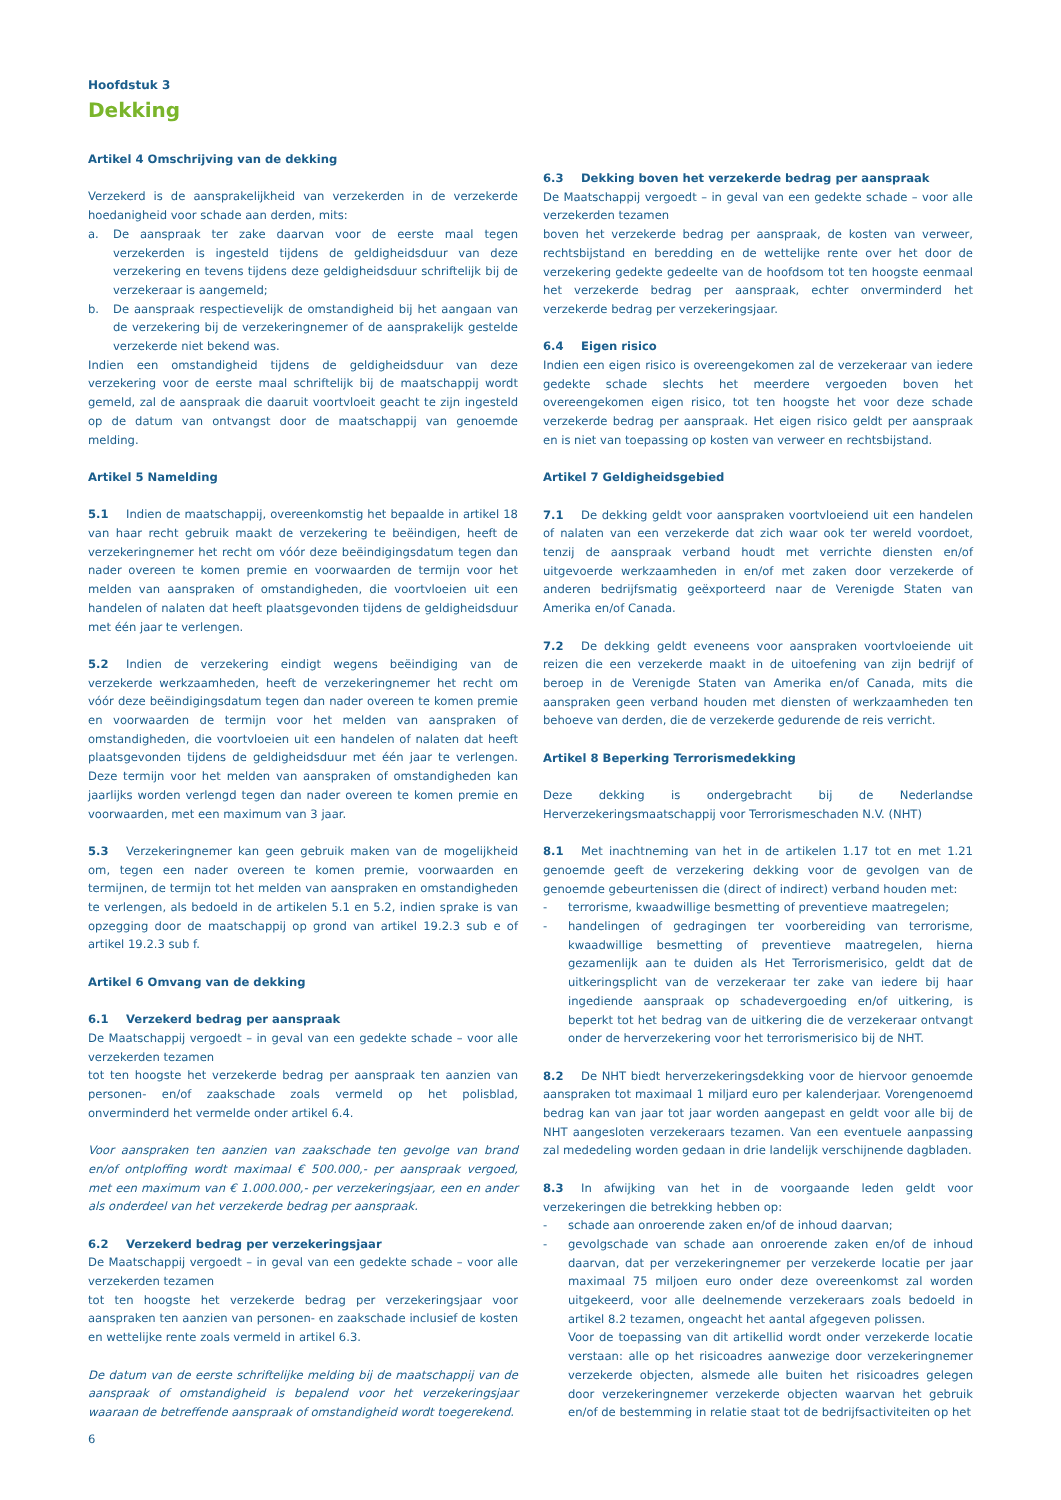Hoofdstuk 3
Dekking
Artikel 4 Omschrijving van de dekking
Verzekerd is de aansprakelijkheid van verzekerden in de verzekerde hoedanigheid voor schade aan derden, mits:
a. De aanspraak ter zake daarvan voor de eerste maal tegen verzekerden is ingesteld tijdens de geldigheidsduur van deze verzekering en tevens tijdens deze geldigheidsduur schriftelijk bij de verzekeraar is aangemeld;
b. De aanspraak respectievelijk de omstandigheid bij het aangaan van de verzekering bij de verzekeringnemer of de aansprakelijk gestelde verzekerde niet bekend was.
Indien een omstandigheid tijdens de geldigheidsduur van deze verzekering voor de eerste maal schriftelijk bij de maatschappij wordt gemeld, zal de aanspraak die daaruit voortvloeit geacht te zijn ingesteld op de datum van ontvangst door de maatschappij van genoemde melding.
Artikel 5 Namelding
5.1 Indien de maatschappij, overeenkomstig het bepaalde in artikel 18 van haar recht gebruik maakt de verzekering te beëindigen, heeft de verzekeringnemer het recht om vóór deze beëindigingsdatum tegen dan nader overeen te komen premie en voorwaarden de termijn voor het melden van aanspraken of omstandigheden, die voortvloeien uit een handelen of nalaten dat heeft plaatsgevonden tijdens de geldigheidsduur met één jaar te verlengen.
5.2 Indien de verzekering eindigt wegens beëindiging van de verzekerde werkzaamheden, heeft de verzekeringnemer het recht om vóór deze beëindigingsdatum tegen dan nader overeen te komen premie en voorwaarden de termijn voor het melden van aanspraken of omstandigheden, die voortvloeien uit een handelen of nalaten dat heeft plaatsgevonden tijdens de geldigheidsduur met één jaar te verlengen. Deze termijn voor het melden van aanspraken of omstandigheden kan jaarlijks worden verlengd tegen dan nader overeen te komen premie en voorwaarden, met een maximum van 3 jaar.
5.3 Verzekeringnemer kan geen gebruik maken van de mogelijkheid om, tegen een nader overeen te komen premie, voorwaarden en termijnen, de termijn tot het melden van aanspraken en omstandigheden te verlengen, als bedoeld in de artikelen 5.1 en 5.2, indien sprake is van opzegging door de maatschappij op grond van artikel 19.2.3 sub e of artikel 19.2.3 sub f.
Artikel 6 Omvang van de dekking
6.1 Verzekerd bedrag per aanspraak
De Maatschappij vergoedt – in geval van een gedekte schade – voor alle verzekerden tezamen
tot ten hoogste het verzekerde bedrag per aanspraak ten aanzien van personen- en/of zaakschade zoals vermeld op het polisblad, onverminderd het vermelde onder artikel 6.4.
Voor aanspraken ten aanzien van zaakschade ten gevolge van brand en/of ontploffing wordt maximaal € 500.000,- per aanspraak vergoed, met een maximum van € 1.000.000,- per verzekeringsjaar, een en ander als onderdeel van het verzekerde bedrag per aanspraak.
6.2 Verzekerd bedrag per verzekeringsjaar
De Maatschappij vergoedt – in geval van een gedekte schade – voor alle verzekerden tezamen
tot ten hoogste het verzekerde bedrag per verzekeringsjaar voor aanspraken ten aanzien van personen- en zaakschade inclusief de kosten en wettelijke rente zoals vermeld in artikel 6.3.
De datum van de eerste schriftelijke melding bij de maatschappij van de aanspraak of omstandigheid is bepalend voor het verzekeringsjaar waaraan de betreffende aanspraak of omstandigheid wordt toegerekend.
6.3 Dekking boven het verzekerde bedrag per aanspraak
De Maatschappij vergoedt – in geval van een gedekte schade – voor alle verzekerden tezamen
boven het verzekerde bedrag per aanspraak, de kosten van verweer, rechtsbijstand en beredding en de wettelijke rente over het door de verzekering gedekte gedeelte van de hoofdsom tot ten hoogste eenmaal het verzekerde bedrag per aanspraak, echter onverminderd het verzekerde bedrag per verzekeringsjaar.
6.4 Eigen risico
Indien een eigen risico is overeengekomen zal de verzekeraar van iedere gedekte schade slechts het meerdere vergoeden boven het overeengekomen eigen risico, tot ten hoogste het voor deze schade verzekerde bedrag per aanspraak. Het eigen risico geldt per aanspraak en is niet van toepassing op kosten van verweer en rechtsbijstand.
Artikel 7 Geldigheidsgebied
7.1 De dekking geldt voor aanspraken voortvloeiend uit een handelen of nalaten van een verzekerde dat zich waar ook ter wereld voordoet, tenzij de aanspraak verband houdt met verrichte diensten en/of uitgevoerde werkzaamheden in en/of met zaken door verzekerde of anderen bedrijfsmatig geëxporteerd naar de Verenigde Staten van Amerika en/of Canada.
7.2 De dekking geldt eveneens voor aanspraken voortvloeiende uit reizen die een verzekerde maakt in de uitoefening van zijn bedrijf of beroep in de Verenigde Staten van Amerika en/of Canada, mits die aanspraken geen verband houden met diensten of werkzaamheden ten behoeve van derden, die de verzekerde gedurende de reis verricht.
Artikel 8 Beperking Terrorismedekking
Deze dekking is ondergebracht bij de Nederlandse Herverzekeringsmaatschappij voor Terrorismeschaden N.V. (NHT)
8.1 Met inachtneming van het in de artikelen 1.17 tot en met 1.21 genoemde geeft de verzekering dekking voor de gevolgen van de genoemde gebeurtenissen die (direct of indirect) verband houden met:
- terrorisme, kwaadwillige besmetting of preventieve maatregelen;
- handelingen of gedragingen ter voorbereiding van terrorisme, kwaadwillige besmetting of preventieve maatregelen, hierna gezamenlijk aan te duiden als Het Terrorismerisico, geldt dat de uitkeringsplicht van de verzekeraar ter zake van iedere bij haar ingediende aanspraak op schadevergoeding en/of uitkering, is beperkt tot het bedrag van de uitkering die de verzekeraar ontvangt onder de herverzekering voor het terrorismerisico bij de NHT.
8.2 De NHT biedt herverzekeringsdekking voor de hiervoor genoemde aanspraken tot maximaal 1 miljard euro per kalenderjaar. Vorengenoemd bedrag kan van jaar tot jaar worden aangepast en geldt voor alle bij de NHT aangesloten verzekeraars tezamen. Van een eventuele aanpassing zal mededeling worden gedaan in drie landelijk verschijnende dagbladen.
8.3 In afwijking van het in de voorgaande leden geldt voor verzekeringen die betrekking hebben op:
- schade aan onroerende zaken en/of de inhoud daarvan;
- gevolgschade van schade aan onroerende zaken en/of de inhoud daarvan, dat per verzekeringnemer per verzekerde locatie per jaar maximaal 75 miljoen euro onder deze overeenkomst zal worden uitgekeerd, voor alle deelnemende verzekeraars zoals bedoeld in artikel 8.2 tezamen, ongeacht het aantal afgegeven polissen.
Voor de toepassing van dit artikellid wordt onder verzekerde locatie verstaan: alle op het risicoadres aanwezige door verzekeringnemer verzekerde objecten, alsmede alle buiten het risicoadres gelegen door verzekeringnemer verzekerde objecten waarvan het gebruik en/of de bestemming in relatie staat tot de bedrijfsactiviteiten op het
6